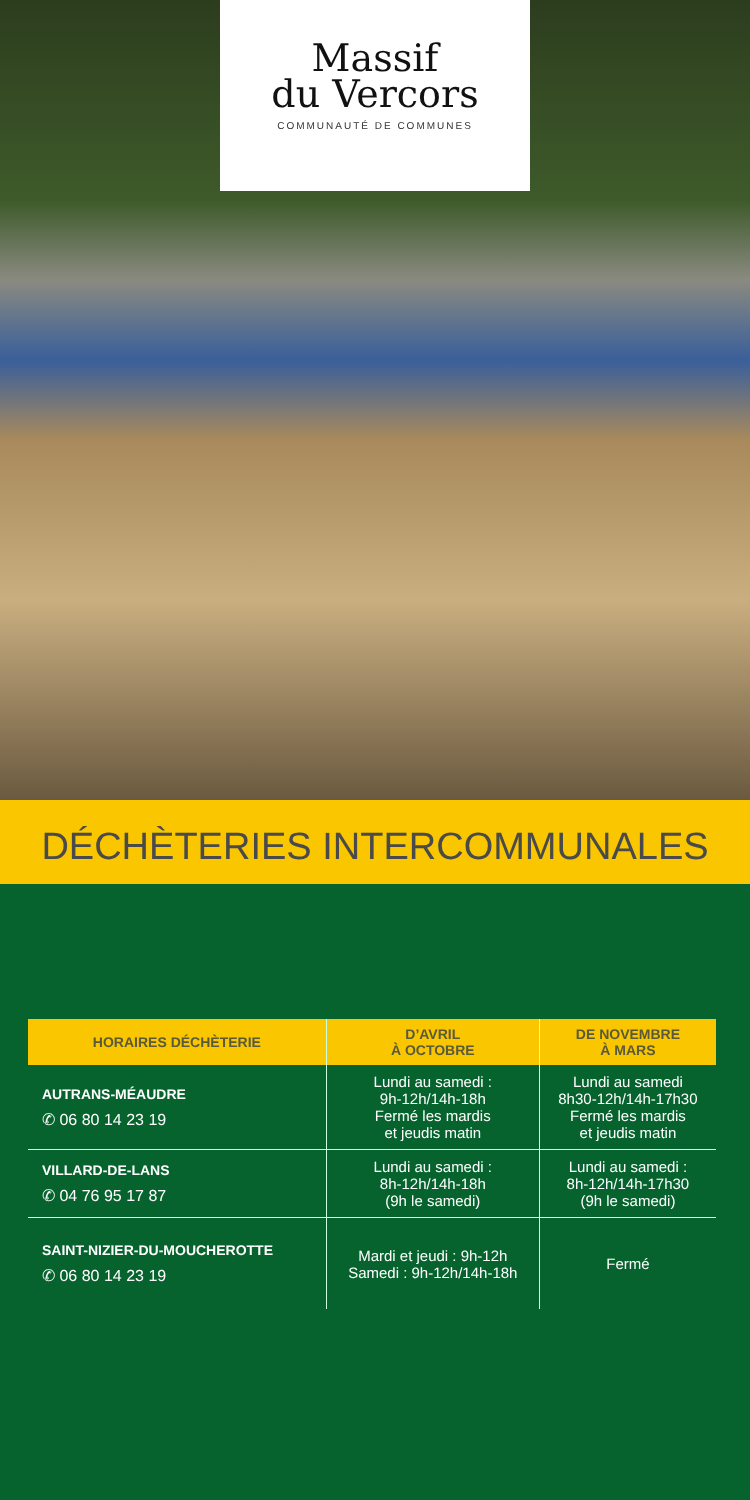Massif
du Vercors
COMMUNAUTÉ DE COMMUNES
DÉCHÈTERIES INTERCOMMUNALES
| HORAIRES DÉCHÈTERIE | D’AVRIL À OCTOBRE | DE NOVEMBRE À MARS |
| --- | --- | --- |
| AUTRANS-MÉAUDRE ✆ 06 80 14 23 19 | Lundi au samedi : 9h-12h/14h-18h Fermé les mardis et jeudis matin | Lundi au samedi 8h30-12h/14h-17h30 Fermé les mardis et jeudis matin |
| VILLARD-DE-LANS ✆ 04 76 95 17 87 | Lundi au samedi : 8h-12h/14h-18h (9h le samedi) | Lundi au samedi : 8h-12h/14h-17h30 (9h le samedi) |
| SAINT-NIZIER-DU-MOUCHEROTTE ✆ 06 80 14 23 19 | Mardi et jeudi : 9h-12h Samedi : 9h-12h/14h-18h | Fermé |